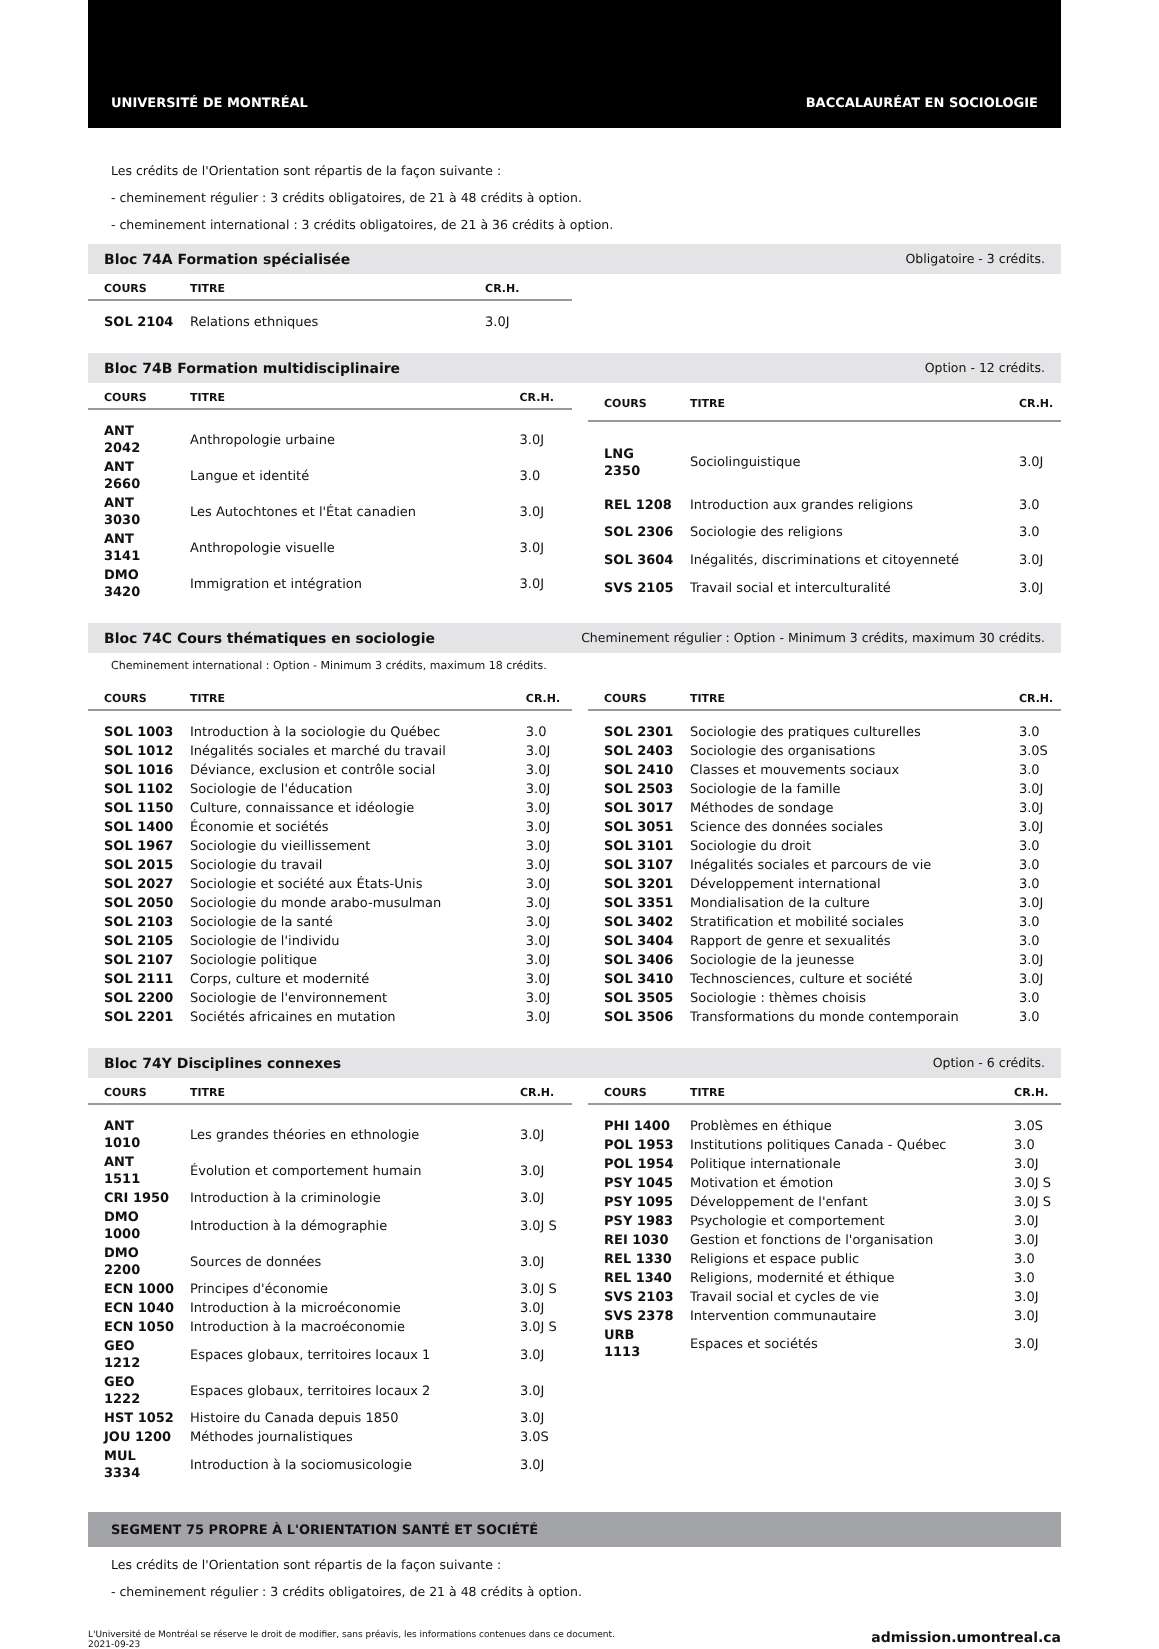UNIVERSITÉ DE MONTRÉAL BACCALAURÉAT EN SOCIOLOGIE
Les crédits de l'Orientation sont répartis de la façon suivante :
- cheminement régulier : 3 crédits obligatoires, de 21 à 48 crédits à option.
- cheminement international : 3 crédits obligatoires, de 21 à 36 crédits à option.
Bloc 74A Formation spécialisée Obligatoire - 3 crédits.
| COURS | TITRE | CR.H. |
| --- | --- | --- |
| SOL 2104 | Relations ethniques | 3.0J |
Bloc 74B Formation multidisciplinaire Option - 12 crédits.
| COURS | TITRE | CR.H. |
| --- | --- | --- |
| ANT 2042 | Anthropologie urbaine | 3.0J |
| ANT 2660 | Langue et identité | 3.0 |
| ANT 3030 | Les Autochtones et l'État canadien | 3.0J |
| ANT 3141 | Anthropologie visuelle | 3.0J |
| DMO 3420 | Immigration et intégration | 3.0J |
| COURS | TITRE | CR.H. |
| --- | --- | --- |
| LNG 2350 | Sociolinguistique | 3.0J |
| REL 1208 | Introduction aux grandes religions | 3.0 |
| SOL 2306 | Sociologie des religions | 3.0 |
| SOL 3604 | Inégalités, discriminations et citoyenneté | 3.0J |
| SVS 2105 | Travail social et interculturalité | 3.0J |
Bloc 74C Cours thématiques en sociologie Cheminement régulier : Option - Minimum 3 crédits, maximum 30 crédits.
Cheminement international : Option - Minimum 3 crédits, maximum 18 crédits.
| COURS | TITRE | CR.H. |
| --- | --- | --- |
| SOL 1003 | Introduction à la sociologie du Québec | 3.0 |
| SOL 1012 | Inégalités sociales et marché du travail | 3.0J |
| SOL 1016 | Déviance, exclusion et contrôle social | 3.0J |
| SOL 1102 | Sociologie de l'éducation | 3.0J |
| SOL 1150 | Culture, connaissance et idéologie | 3.0J |
| SOL 1400 | Économie et sociétés | 3.0J |
| SOL 1967 | Sociologie du vieillissement | 3.0J |
| SOL 2015 | Sociologie du travail | 3.0J |
| SOL 2027 | Sociologie et société aux États-Unis | 3.0J |
| SOL 2050 | Sociologie du monde arabo-musulman | 3.0J |
| SOL 2103 | Sociologie de la santé | 3.0J |
| SOL 2105 | Sociologie de l'individu | 3.0J |
| SOL 2107 | Sociologie politique | 3.0J |
| SOL 2111 | Corps, culture et modernité | 3.0J |
| SOL 2200 | Sociologie de l'environnement | 3.0J |
| SOL 2201 | Sociétés africaines en mutation | 3.0J |
| COURS | TITRE | CR.H. |
| --- | --- | --- |
| SOL 2301 | Sociologie des pratiques culturelles | 3.0 |
| SOL 2403 | Sociologie des organisations | 3.0S |
| SOL 2410 | Classes et mouvements sociaux | 3.0 |
| SOL 2503 | Sociologie de la famille | 3.0J |
| SOL 3017 | Méthodes de sondage | 3.0J |
| SOL 3051 | Science des données sociales | 3.0J |
| SOL 3101 | Sociologie du droit | 3.0 |
| SOL 3107 | Inégalités sociales et parcours de vie | 3.0 |
| SOL 3201 | Développement international | 3.0 |
| SOL 3351 | Mondialisation de la culture | 3.0J |
| SOL 3402 | Stratification et mobilité sociales | 3.0 |
| SOL 3404 | Rapport de genre et sexualités | 3.0 |
| SOL 3406 | Sociologie de la jeunesse | 3.0J |
| SOL 3410 | Technosciences, culture et société | 3.0J |
| SOL 3505 | Sociologie : thèmes choisis | 3.0 |
| SOL 3506 | Transformations du monde contemporain | 3.0 |
Bloc 74Y Disciplines connexes Option - 6 crédits.
| COURS | TITRE | CR.H. |
| --- | --- | --- |
| ANT 1010 | Les grandes théories en ethnologie | 3.0J |
| ANT 1511 | Évolution et comportement humain | 3.0J |
| CRI 1950 | Introduction à la criminologie | 3.0J |
| DMO 1000 | Introduction à la démographie | 3.0J S |
| DMO 2200 | Sources de données | 3.0J |
| ECN 1000 | Principes d'économie | 3.0J S |
| ECN 1040 | Introduction à la microéconomie | 3.0J |
| ECN 1050 | Introduction à la macroéconomie | 3.0J S |
| GEO 1212 | Espaces globaux, territoires locaux 1 | 3.0J |
| GEO 1222 | Espaces globaux, territoires locaux 2 | 3.0J |
| HST 1052 | Histoire du Canada depuis 1850 | 3.0J |
| JOU 1200 | Méthodes journalistiques | 3.0S |
| MUL 3334 | Introduction à la sociomusicologie | 3.0J |
| COURS | TITRE | CR.H. |
| --- | --- | --- |
| PHI 1400 | Problèmes en éthique | 3.0S |
| POL 1953 | Institutions politiques Canada - Québec | 3.0 |
| POL 1954 | Politique internationale | 3.0J |
| PSY 1045 | Motivation et émotion | 3.0J S |
| PSY 1095 | Développement de l'enfant | 3.0J S |
| PSY 1983 | Psychologie et comportement | 3.0J |
| REI 1030 | Gestion et fonctions de l'organisation | 3.0J |
| REL 1330 | Religions et espace public | 3.0 |
| REL 1340 | Religions, modernité et éthique | 3.0 |
| SVS 2103 | Travail social et cycles de vie | 3.0J |
| SVS 2378 | Intervention communautaire | 3.0J |
| URB 1113 | Espaces et sociétés | 3.0J |
SEGMENT 75 PROPRE À L'ORIENTATION SANTÉ ET SOCIÉTÉ
Les crédits de l'Orientation sont répartis de la façon suivante :
- cheminement régulier : 3 crédits obligatoires, de 21 à 48 crédits à option.
L'Université de Montréal se réserve le droit de modifier, sans préavis, les informations contenues dans ce document.
2021-09-23 admission.umontreal.ca